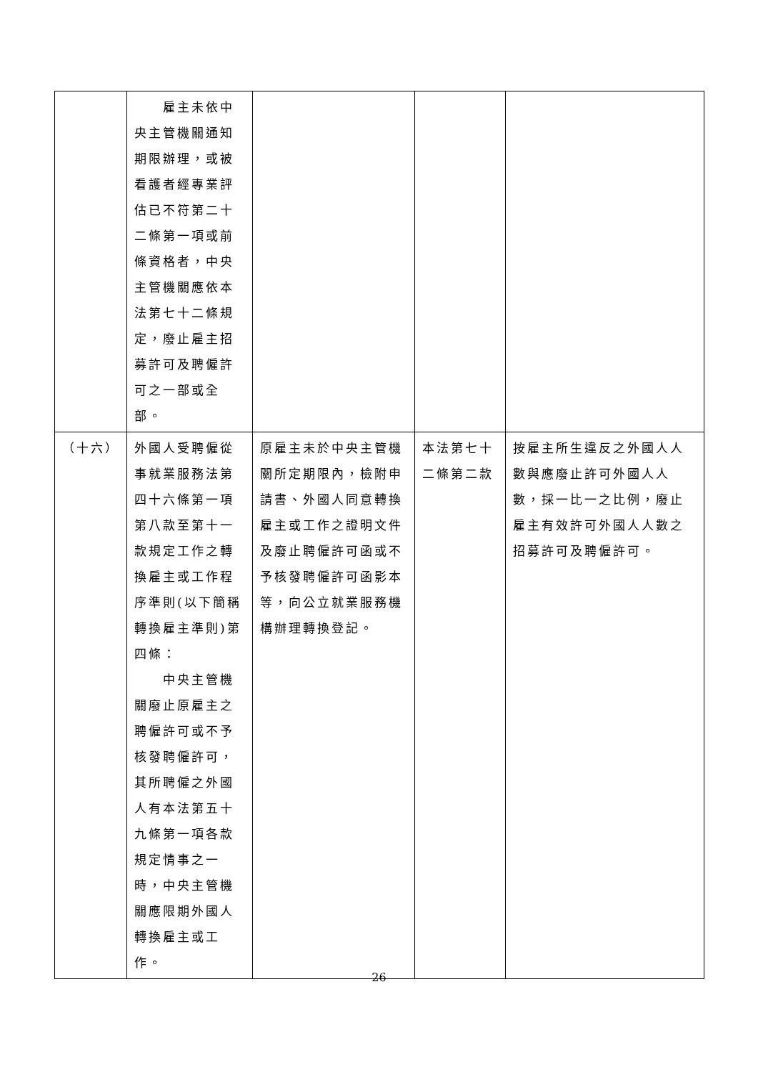| | 雇主未依中央主管機關通知期限辦理，或被看護者經專業評估已不符第二十二條第一項或前條資格者，中央主管機關應依本法第七十二條規定，廢止雇主招募許可及聘僱許可之一部或全部。 | | | |
| （十六） | 外國人受聘僱從事就業服務法第四十六條第一項第八款至第十一款規定工作之轉換雇主或工作程序準則(以下簡稱轉換雇主準則)第四條： 中央主管機關廢止原雇主之聘僱許可或不予核發聘僱許可，其所聘僱之外國人有本法第五十九條第一項各款規定情事之一時，中央主管機關應限期外國人轉換雇主或工作。 | 原雇主未於中央主管機關所定期限內，檢附申請書、外國人同意轉換雇主或工作之證明文件及廢止聘僱許可函或不予核發聘僱許可函影本等，向公立就業服務機構辦理轉換登記。 | 本法第七十二條第二款 | 按雇主所生違反之外國人人數與應廢止許可外國人人數，採一比一之比例，廢止雇主有效許可外國人人數之招募許可及聘僱許可。 |
26